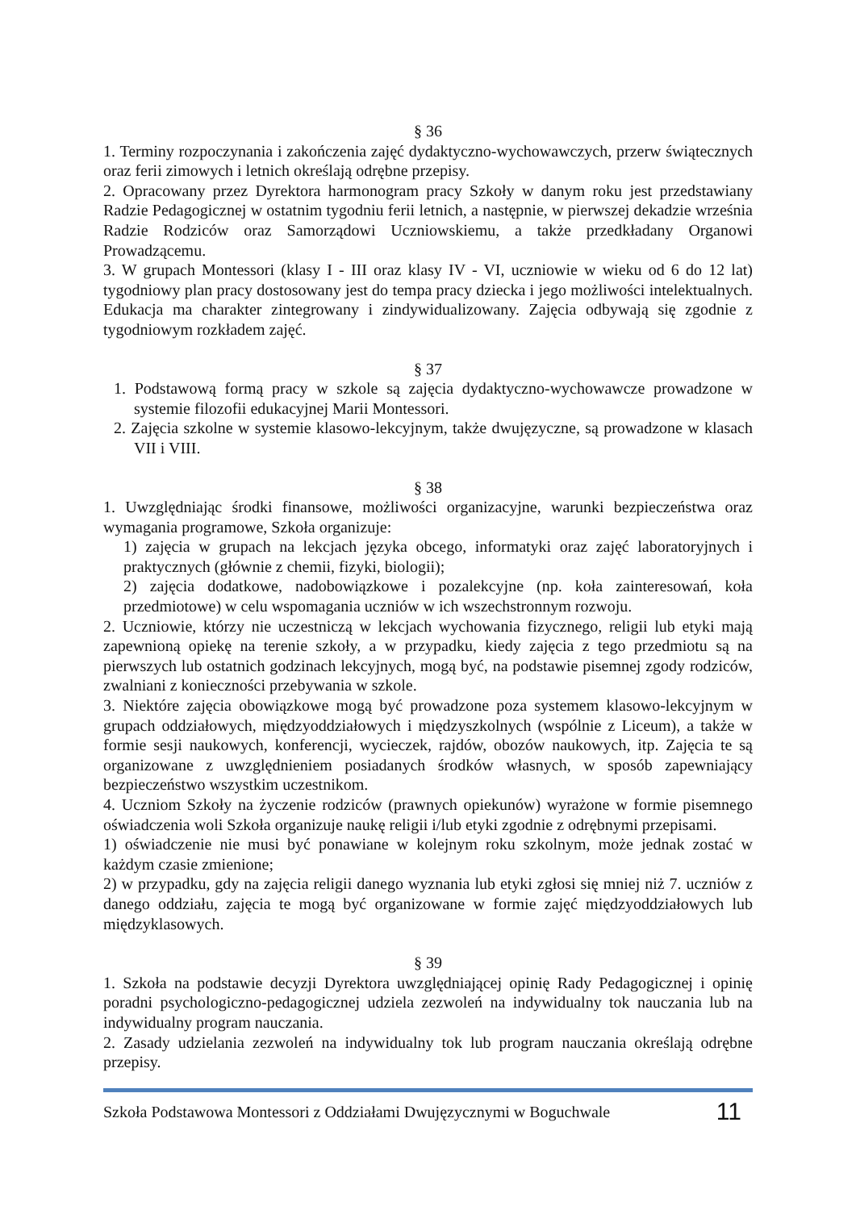§ 36
1. Terminy rozpoczynania i zakończenia zajęć dydaktyczno-wychowawczych, przerw świątecznych oraz ferii zimowych i letnich określają odrębne przepisy.
2. Opracowany przez Dyrektora harmonogram pracy Szkoły w danym roku jest przedstawiany Radzie Pedagogicznej w ostatnim tygodniu ferii letnich, a następnie, w pierwszej dekadzie września Radzie Rodziców oraz Samorządowi Uczniowskiemu, a także przedkładany Organowi Prowadzącemu.
3. W grupach Montessori (klasy I - III oraz klasy IV - VI, uczniowie w wieku od 6 do 12 lat) tygodniowy plan pracy dostosowany jest do tempa pracy dziecka i jego możliwości intelektualnych. Edukacja ma charakter zintegrowany i zindywidualizowany. Zajęcia odbywają się zgodnie z tygodniowym rozkładem zajęć.
§ 37
1. Podstawową formą pracy w szkole są zajęcia dydaktyczno-wychowawcze prowadzone w systemie filozofii edukacyjnej Marii Montessori.
2. Zajęcia szkolne w systemie klasowo-lekcyjnym, także dwujęzyczne, są prowadzone w klasach VII i VIII.
§ 38
1. Uwzględniając środki finansowe, możliwości organizacyjne, warunki bezpieczeństwa oraz wymagania programowe, Szkoła organizuje:
1) zajęcia w grupach na lekcjach języka obcego, informatyki oraz zajęć laboratoryjnych i praktycznych (głównie z chemii, fizyki, biologii);
2) zajęcia dodatkowe, nadobowiązkowe i pozalekcyjne (np. koła zainteresowań, koła przedmiotowe) w celu wspomagania uczniów w ich wszechstronnym rozwoju.
2. Uczniowie, którzy nie uczestniczą w lekcjach wychowania fizycznego, religii lub etyki mają zapewnioną opiekę na terenie szkoły, a w przypadku, kiedy zajęcia z tego przedmiotu są na pierwszych lub ostatnich godzinach lekcyjnych, mogą być, na podstawie pisemnej zgody rodziców, zwalniani z konieczności przebywania w szkole.
3. Niektóre zajęcia obowiązkowe mogą być prowadzone poza systemem klasowo-lekcyjnym w grupach oddziałowych, międzyoddziałowych i międzyszkolnych (wspólnie z Liceum), a także w formie sesji naukowych, konferencji, wycieczek, rajdów, obozów naukowych, itp. Zajęcia te są organizowane z uwzględnieniem posiadanych środków własnych, w sposób zapewniający bezpieczeństwo wszystkim uczestnikom.
4. Uczniom Szkoły na życzenie rodziców (prawnych opiekunów) wyrażone w formie pisemnego oświadczenia woli Szkoła organizuje naukę religii i/lub etyki zgodnie z odrębnymi przepisami.
1) oświadczenie nie musi być ponawiane w kolejnym roku szkolnym, może jednak zostać w każdym czasie zmienione;
2) w przypadku, gdy na zajęcia religii danego wyznania lub etyki zgłosi się mniej niż 7. uczniów z danego oddziału, zajęcia te mogą być organizowane w formie zajęć międzyoddziałowych lub międzyklasowych.
§ 39
1. Szkoła na podstawie decyzji Dyrektora uwzględniającej opinię Rady Pedagogicznej i opinię poradni psychologiczno-pedagogicznej udziela zezwoleń na indywidualny tok nauczania lub na indywidualny program nauczania.
2. Zasady udzielania zezwoleń na indywidualny tok lub program nauczania określają odrębne przepisy.
Szkoła Podstawowa Montessori z Oddziałami Dwujęzycznymi w Boguchwale 11